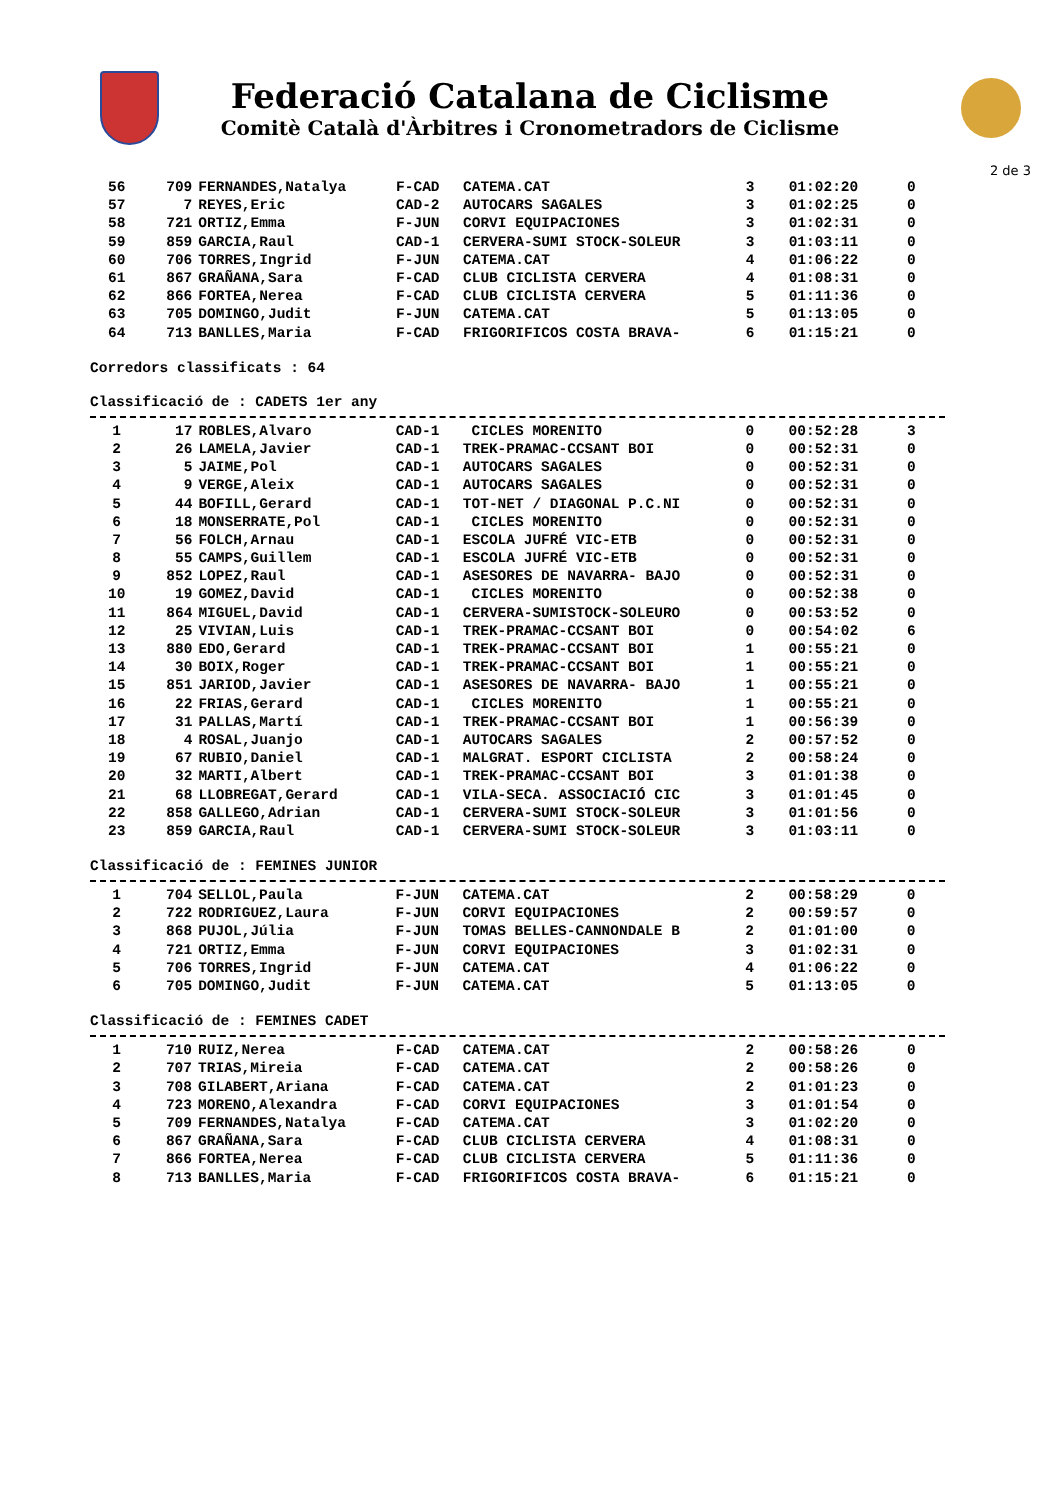Federació Catalana de Ciclisme
Comitè Català d'Àrbitres i Cronometradors de Ciclisme
2 de 3
| 56 | 709 | FERNANDES,Natalya | F-CAD | CATEMA.CAT | 3 | 01:02:20 | 0 |
| 57 | 7 | REYES,Eric | CAD-2 | AUTOCARS SAGALES | 3 | 01:02:25 | 0 |
| 58 | 721 | ORTIZ,Emma | F-JUN | CORVI EQUIPACIONES | 3 | 01:02:31 | 0 |
| 59 | 859 | GARCIA,Raul | CAD-1 | CERVERA-SUMI STOCK-SOLEUR | 3 | 01:03:11 | 0 |
| 60 | 706 | TORRES,Ingrid | F-JUN | CATEMA.CAT | 4 | 01:06:22 | 0 |
| 61 | 867 | GRAÑANA,Sara | F-CAD | CLUB CICLISTA CERVERA | 4 | 01:08:31 | 0 |
| 62 | 866 | FORTEA,Nerea | F-CAD | CLUB CICLISTA CERVERA | 5 | 01:11:36 | 0 |
| 63 | 705 | DOMINGO,Judit | F-JUN | CATEMA.CAT | 5 | 01:13:05 | 0 |
| 64 | 713 | BANLLES,Maria | F-CAD | FRIGORIFICOS COSTA BRAVA- | 6 | 01:15:21 | 0 |
Corredors classificats : 64
Classificació de : CADETS 1er any
| 1 | 17 | ROBLES,Alvaro | CAD-1 | CICLES MORENITO | 0 | 00:52:28 | 3 |
| 2 | 26 | LAMELA,Javier | CAD-1 | TREK-PRAMAC-CCSANT BOI | 0 | 00:52:31 | 0 |
| 3 | 5 | JAIME,Pol | CAD-1 | AUTOCARS SAGALES | 0 | 00:52:31 | 0 |
| 4 | 9 | VERGE,Aleix | CAD-1 | AUTOCARS SAGALES | 0 | 00:52:31 | 0 |
| 5 | 44 | BOFILL,Gerard | CAD-1 | TOT-NET / DIAGONAL P.C.NI | 0 | 00:52:31 | 0 |
| 6 | 18 | MONSERRATE,Pol | CAD-1 | CICLES MORENITO | 0 | 00:52:31 | 0 |
| 7 | 56 | FOLCH,Arnau | CAD-1 | ESCOLA JUFRÉ VIC-ETB | 0 | 00:52:31 | 0 |
| 8 | 55 | CAMPS,Guillem | CAD-1 | ESCOLA JUFRÉ VIC-ETB | 0 | 00:52:31 | 0 |
| 9 | 852 | LOPEZ,Raul | CAD-1 | ASESORES DE NAVARRA- BAJO | 0 | 00:52:31 | 0 |
| 10 | 19 | GOMEZ,David | CAD-1 | CICLES MORENITO | 0 | 00:52:38 | 0 |
| 11 | 864 | MIGUEL,David | CAD-1 | CERVERA-SUMISTOCK-SOLEURO | 0 | 00:53:52 | 0 |
| 12 | 25 | VIVIAN,Luis | CAD-1 | TREK-PRAMAC-CCSANT BOI | 0 | 00:54:02 | 6 |
| 13 | 880 | EDO,Gerard | CAD-1 | TREK-PRAMAC-CCSANT BOI | 1 | 00:55:21 | 0 |
| 14 | 30 | BOIX,Roger | CAD-1 | TREK-PRAMAC-CCSANT BOI | 1 | 00:55:21 | 0 |
| 15 | 851 | JARIOD,Javier | CAD-1 | ASESORES DE NAVARRA- BAJO | 1 | 00:55:21 | 0 |
| 16 | 22 | FRIAS,Gerard | CAD-1 | CICLES MORENITO | 1 | 00:55:21 | 0 |
| 17 | 31 | PALLAS,Martí | CAD-1 | TREK-PRAMAC-CCSANT BOI | 1 | 00:56:39 | 0 |
| 18 | 4 | ROSAL,Juanjo | CAD-1 | AUTOCARS SAGALES | 2 | 00:57:52 | 0 |
| 19 | 67 | RUBIO,Daniel | CAD-1 | MALGRAT. ESPORT CICLISTA | 2 | 00:58:24 | 0 |
| 20 | 32 | MARTI,Albert | CAD-1 | TREK-PRAMAC-CCSANT BOI | 3 | 01:01:38 | 0 |
| 21 | 68 | LLOBREGAT,Gerard | CAD-1 | VILA-SECA. ASSOCIACIÓ CIC | 3 | 01:01:45 | 0 |
| 22 | 858 | GALLEGO,Adrian | CAD-1 | CERVERA-SUMI STOCK-SOLEUR | 3 | 01:01:56 | 0 |
| 23 | 859 | GARCIA,Raul | CAD-1 | CERVERA-SUMI STOCK-SOLEUR | 3 | 01:03:11 | 0 |
Classificació de : FEMINES JUNIOR
| 1 | 704 | SELLOL,Paula | F-JUN | CATEMA.CAT | 2 | 00:58:29 | 0 |
| 2 | 722 | RODRIGUEZ,Laura | F-JUN | CORVI EQUIPACIONES | 2 | 00:59:57 | 0 |
| 3 | 868 | PUJOL,Júlia | F-JUN | TOMAS BELLES-CANNONDALE B | 2 | 01:01:00 | 0 |
| 4 | 721 | ORTIZ,Emma | F-JUN | CORVI EQUIPACIONES | 3 | 01:02:31 | 0 |
| 5 | 706 | TORRES,Ingrid | F-JUN | CATEMA.CAT | 4 | 01:06:22 | 0 |
| 6 | 705 | DOMINGO,Judit | F-JUN | CATEMA.CAT | 5 | 01:13:05 | 0 |
Classificació de : FEMINES CADET
| 1 | 710 | RUIZ,Nerea | F-CAD | CATEMA.CAT | 2 | 00:58:26 | 0 |
| 2 | 707 | TRIAS,Mireia | F-CAD | CATEMA.CAT | 2 | 00:58:26 | 0 |
| 3 | 708 | GILABERT,Ariana | F-CAD | CATEMA.CAT | 2 | 01:01:23 | 0 |
| 4 | 723 | MORENO,Alexandra | F-CAD | CORVI EQUIPACIONES | 3 | 01:01:54 | 0 |
| 5 | 709 | FERNANDES,Natalya | F-CAD | CATEMA.CAT | 3 | 01:02:20 | 0 |
| 6 | 867 | GRAÑANA,Sara | F-CAD | CLUB CICLISTA CERVERA | 4 | 01:08:31 | 0 |
| 7 | 866 | FORTEA,Nerea | F-CAD | CLUB CICLISTA CERVERA | 5 | 01:11:36 | 0 |
| 8 | 713 | BANLLES,Maria | F-CAD | FRIGORIFICOS COSTA BRAVA- | 6 | 01:15:21 | 0 |